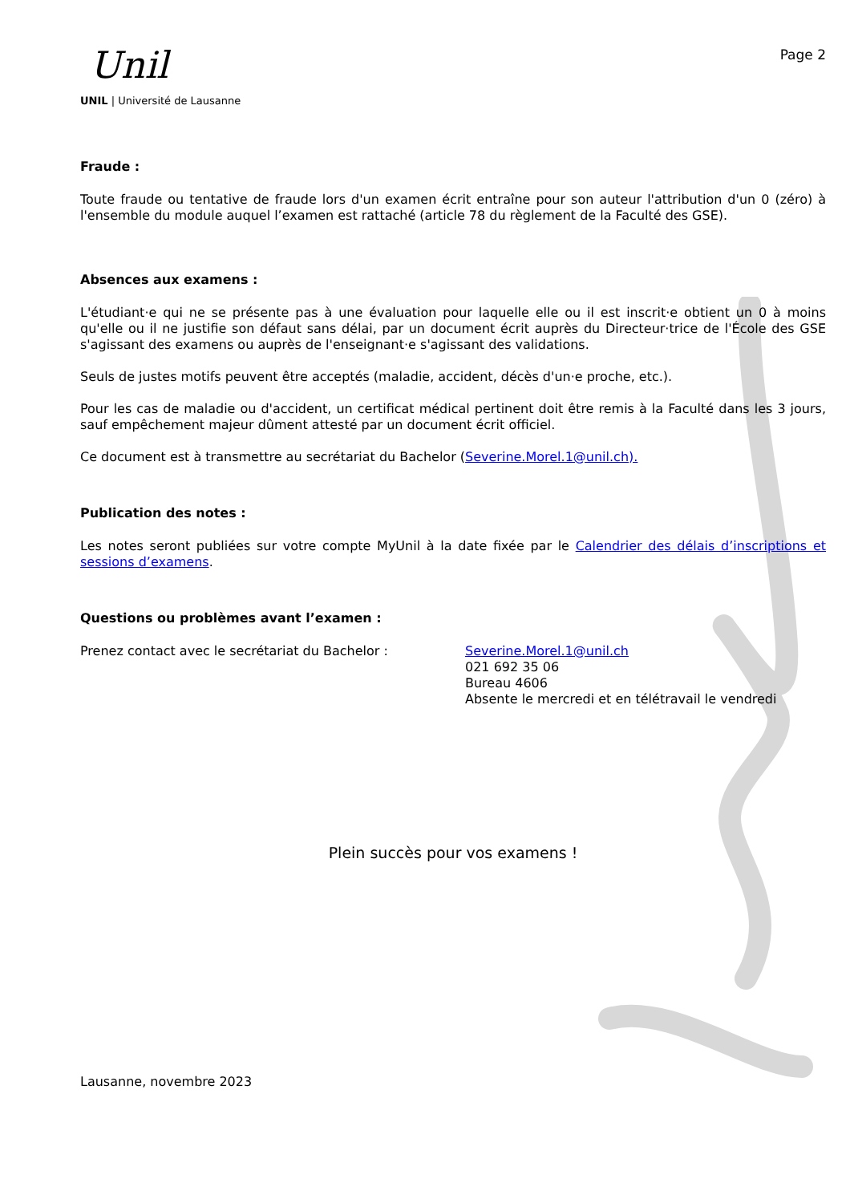Unil
UNIL | Université de Lausanne
Page 2
Fraude :
Toute fraude ou tentative de fraude lors d'un examen écrit entraîne pour son auteur l'attribution d'un 0 (zéro) à l'ensemble du module auquel l’examen est rattaché (article 78 du règlement de la Faculté des GSE).
Absences aux examens :
L'étudiant·e qui ne se présente pas à une évaluation pour laquelle elle ou il est inscrit·e obtient un 0 à moins qu'elle ou il ne justifie son défaut sans délai, par un document écrit auprès du Directeur·trice de l'École des GSE s'agissant des examens ou auprès de l'enseignant·e s'agissant des validations.
Seuls de justes motifs peuvent être acceptés (maladie, accident, décès d'un·e proche, etc.).
Pour les cas de maladie ou d'accident, un certificat médical pertinent doit être remis à la Faculté dans les 3 jours, sauf empêchement majeur dûment attesté par un document écrit officiel.
Ce document est à transmettre au secrétariat du Bachelor (Severine.Morel.1@unil.ch).
Publication des notes :
Les notes seront publiées sur votre compte MyUnil à la date fixée par le Calendrier des délais d’inscriptions et sessions d’examens.
Questions ou problèmes avant l’examen :
Prenez contact avec le secrétariat du Bachelor :
Severine.Morel.1@unil.ch
021 692 35 06
Bureau 4606
Absente le mercredi et en télétravail le vendredi
Plein succès pour vos examens !
Lausanne, novembre 2023